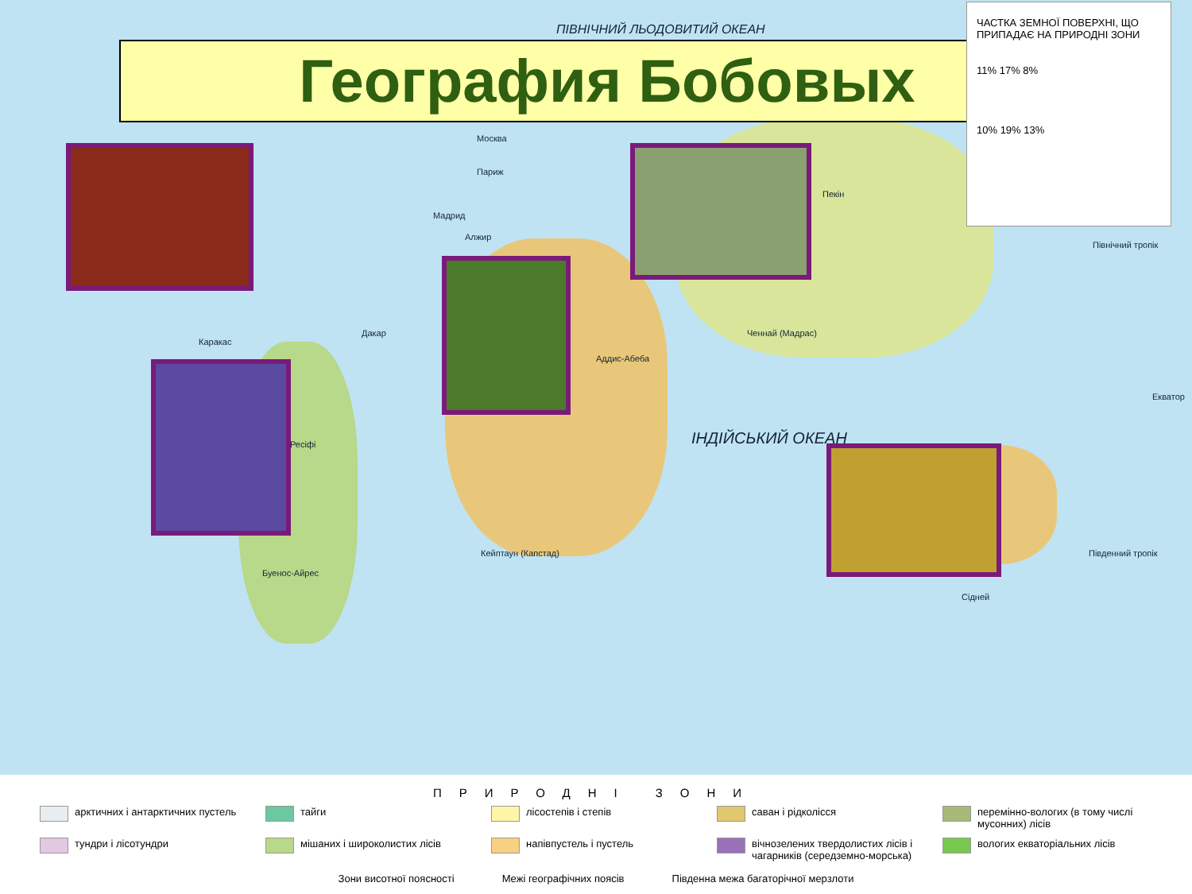География Бобовых
ЧАСТКА ЗЕМНОЇ ПОВЕРХНІ, ЩО ПРИПАДАЄ НА ПРИРОДНІ ЗОНИ
11% 17% 8%
10% 19% 13%
Москва
Париж
Мадрид
Алжир
Дакар
Аддис-Абеба
Пекін
Ченнай (Мадрас)
Каракас
Ресіфі
Буенос-Айрес
Кейптаун (Капстад)
Сідней
ІНДІЙСЬКИЙ ОКЕАН
ПІВНІЧНИЙ ЛЬОДОВИТИЙ ОКЕАН
Південний тропік
Північний тропік
Екватор
ПРИРОДНІ ЗОНИ
арктичних і антарктичних пустель
тайги
лісостепів і степів
саван і рідколісся
перемінно-вологих (в тому числі мусонних) лісів
тундри і лісотундри
мішаних і широколистих лісів
напівпустель і пустель
вічнозелених твердолистих лісів і чагарників (середземно-морська)
вологих екваторіальних лісів
Зони висотної поясності Межі географічних поясів Південна межа багаторічної мерзлоти